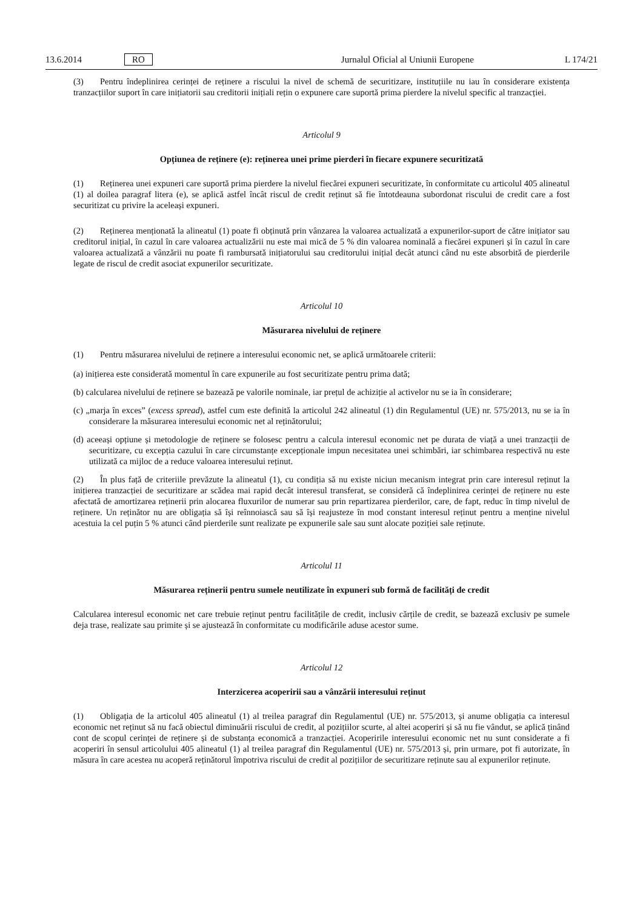13.6.2014 RO Jurnalul Oficial al Uniunii Europene L 174/21
(3) Pentru îndeplinirea cerinței de reținere a riscului la nivel de schemă de securitizare, instituțiile nu iau în considerare existența tranzacțiilor suport în care inițiatorii sau creditorii inițiali rețin o expunere care suportă prima pierdere la nivelul specific al tranzacției.
Articolul 9
Opțiunea de reținere (e): reținerea unei prime pierderi în fiecare expunere securitizată
(1) Reținerea unei expuneri care suportă prima pierdere la nivelul fiecărei expuneri securitizate, în conformitate cu articolul 405 alineatul (1) al doilea paragraf litera (e), se aplică astfel încât riscul de credit reținut să fie întotdeauna subordonat riscului de credit care a fost securitizat cu privire la aceleași expuneri.
(2) Reținerea menționată la alineatul (1) poate fi obținută prin vânzarea la valoarea actualizată a expunerilor-suport de către inițiator sau creditorul inițial, în cazul în care valoarea actualizării nu este mai mică de 5 % din valoarea nominală a fiecărei expuneri și în cazul în care valoarea actualizată a vânzării nu poate fi rambursată inițiatorului sau creditorului inițial decât atunci când nu este absorbită de pierderile legate de riscul de credit asociat expunerilor securitizate.
Articolul 10
Măsurarea nivelului de reținere
(1) Pentru măsurarea nivelului de reținere a interesului economic net, se aplică următoarele criterii:
(a) inițierea este considerată momentul în care expunerile au fost securitizate pentru prima dată;
(b) calcularea nivelului de reținere se bazează pe valorile nominale, iar prețul de achiziție al activelor nu se ia în considerare;
(c) „marja în exces” (excess spread), astfel cum este definită la articolul 242 alineatul (1) din Regulamentul (UE) nr. 575/2013, nu se ia în considerare la măsurarea interesului economic net al reținătorului;
(d) aceeași opțiune și metodologie de reținere se folosesc pentru a calcula interesul economic net pe durata de viață a unei tranzacții de securitizare, cu excepția cazului în care circumstanțe excepționale impun necesitatea unei schimbări, iar schimbarea respectivă nu este utilizată ca mijloc de a reduce valoarea interesului reținut.
(2) În plus față de criteriile prevăzute la alineatul (1), cu condiția să nu existe niciun mecanism integrat prin care interesul reținut la inițierea tranzacției de securitizare ar scădea mai rapid decât interesul transferat, se consideră că îndeplinirea cerinței de reținere nu este afectată de amortizarea reținerii prin alocarea fluxurilor de numerar sau prin repartizarea pierderilor, care, de fapt, reduc în timp nivelul de reținere. Un reținător nu are obligația să își reînnoiască sau să își reajusteze în mod constant interesul reținut pentru a menține nivelul acestuia la cel puțin 5 % atunci când pierderile sunt realizate pe expunerile sale sau sunt alocate poziției sale reținute.
Articolul 11
Măsurarea reținerii pentru sumele neutilizate în expuneri sub formă de facilități de credit
Calcularea interesul economic net care trebuie reținut pentru facilitățile de credit, inclusiv cărțile de credit, se bazează exclusiv pe sumele deja trase, realizate sau primite și se ajustează în conformitate cu modificările aduse acestor sume.
Articolul 12
Interzicerea acoperirii sau a vânzării interesului reținut
(1) Obligația de la articolul 405 alineatul (1) al treilea paragraf din Regulamentul (UE) nr. 575/2013, și anume obligația ca interesul economic net reținut să nu facă obiectul diminuării riscului de credit, al pozițiilor scurte, al altei acoperiri și să nu fie vândut, se aplică ținând cont de scopul cerinței de reținere și de substanța economică a tranzacției. Acoperirile interesului economic net nu sunt considerate a fi acoperiri în sensul articolului 405 alineatul (1) al treilea paragraf din Regulamentul (UE) nr. 575/2013 și, prin urmare, pot fi autorizate, în măsura în care acestea nu acoperă reținătorul împotriva riscului de credit al pozițiilor de securitizare reținute sau al expunerilor reținute.